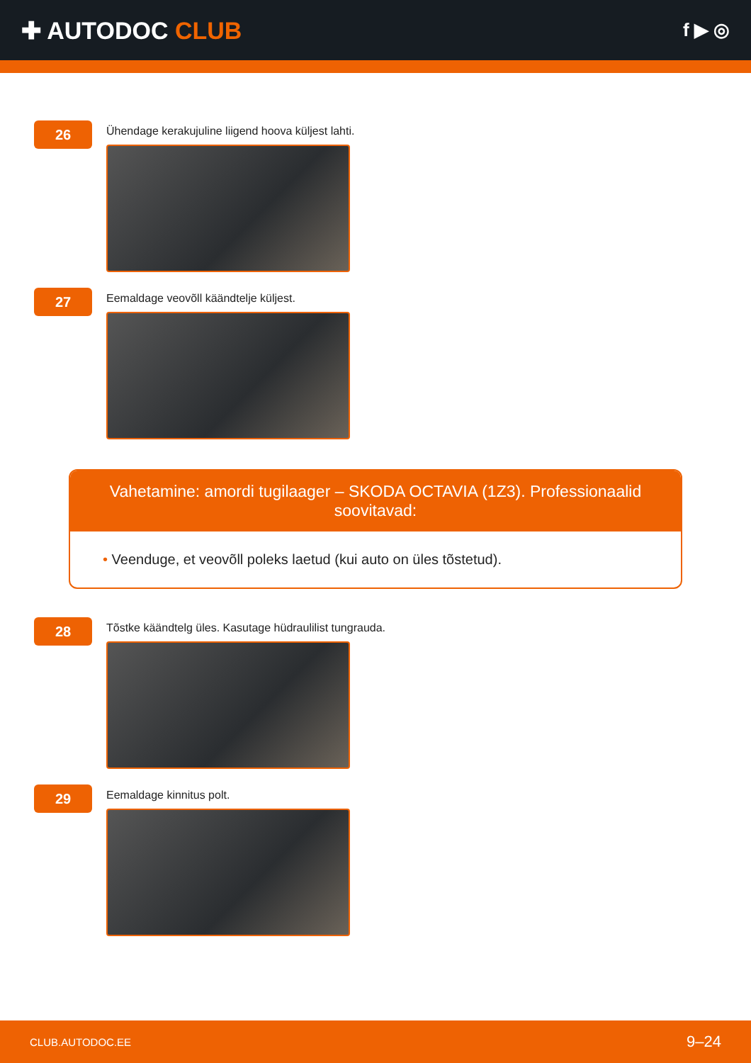✚ AUTODOC CLUB
f ▶ ◎
26
Ühendage kerakujuline liigend hoova küljest lahti.
27
Eemaldage veovõll käändtelje küljest.
Vahetamine: amordi tugilaager – SKODA OCTAVIA (1Z3). Professionaalid soovitavad:
• Veenduge, et veovõll poleks laetud (kui auto on üles tõstetud).
28
Tõstke käändtelg üles. Kasutage hüdraulilist tungrauda.
29
Eemaldage kinnitus polt.
CLUB.AUTODOC.EE
9–24